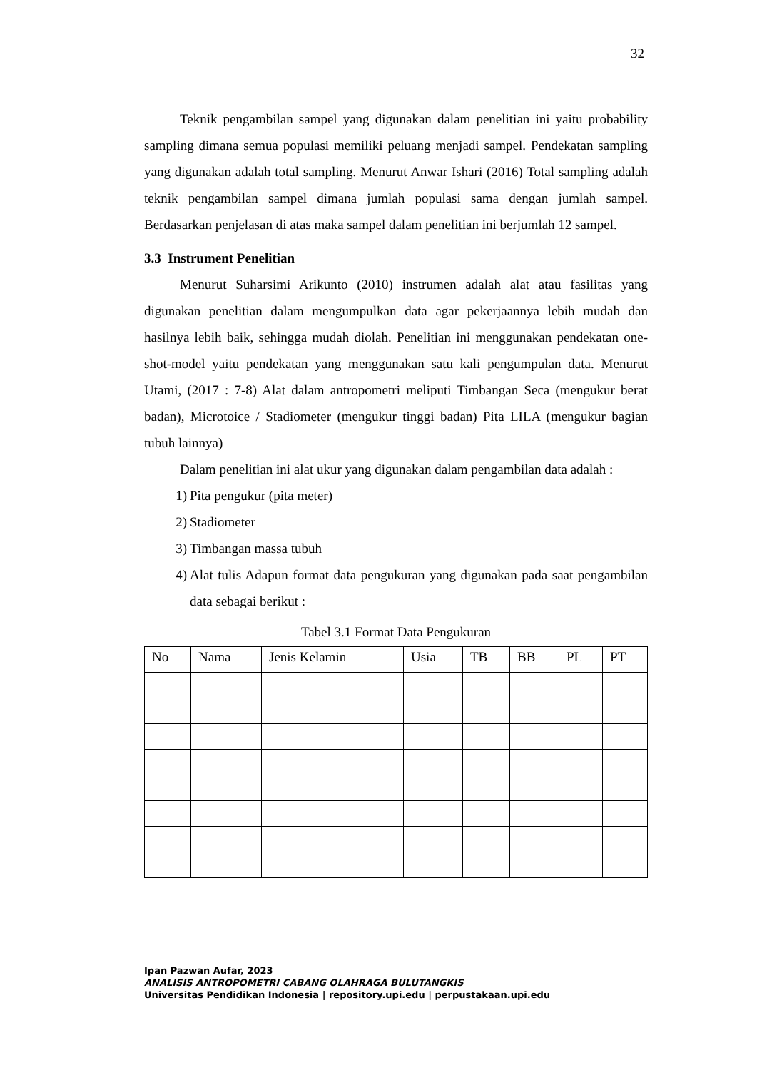32
Teknik pengambilan sampel yang digunakan dalam penelitian ini yaitu probability sampling dimana semua populasi memiliki peluang menjadi sampel. Pendekatan sampling yang digunakan adalah total sampling. Menurut Anwar Ishari (2016) Total sampling adalah teknik pengambilan sampel dimana jumlah populasi sama dengan jumlah sampel. Berdasarkan penjelasan di atas maka sampel dalam penelitian ini berjumlah 12 sampel.
3.3 Instrument Penelitian
Menurut Suharsimi Arikunto (2010) instrumen adalah alat atau fasilitas yang digunakan penelitian dalam mengumpulkan data agar pekerjaannya lebih mudah dan hasilnya lebih baik, sehingga mudah diolah. Penelitian ini menggunakan pendekatan one-shot-model yaitu pendekatan yang menggunakan satu kali pengumpulan data. Menurut Utami, (2017 : 7-8) Alat dalam antropometri meliputi Timbangan Seca (mengukur berat badan), Microtoice / Stadiometer (mengukur tinggi badan) Pita LILA (mengukur bagian tubuh lainnya)
Dalam penelitian ini alat ukur yang digunakan dalam pengambilan data adalah :
1) Pita pengukur (pita meter)
2) Stadiometer
3) Timbangan massa tubuh
4) Alat tulis Adapun format data pengukuran yang digunakan pada saat pengambilan data sebagai berikut :
Tabel 3.1 Format Data Pengukuran
| No | Nama | Jenis Kelamin | Usia | TB | BB | PL | PT |
Ipan Pazwan Aufar, 2023
ANALISIS ANTROPOMETRI CABANG OLAHRAGA BULUTANGKIS
Universitas Pendidikan Indonesia | repository.upi.edu | perpustakaan.upi.edu